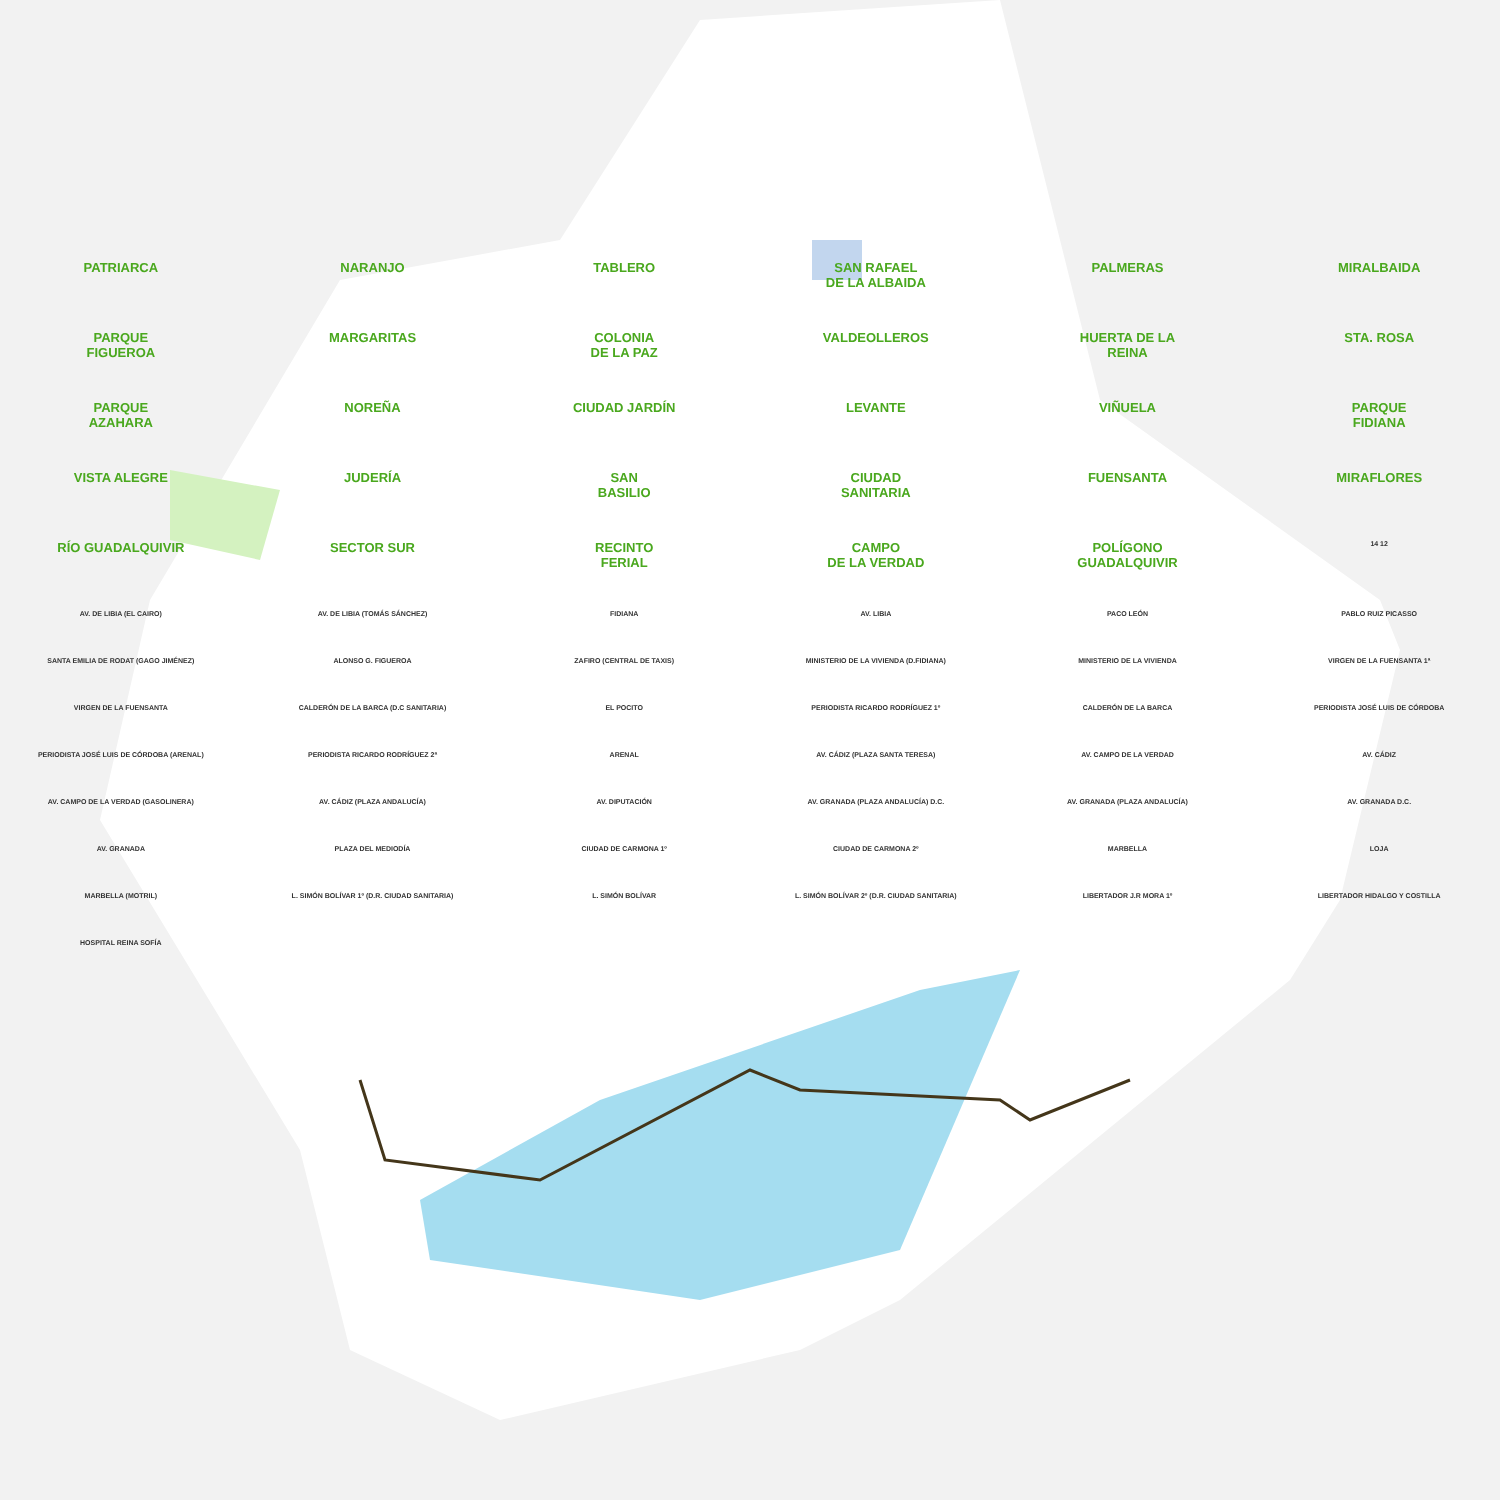PATRIARCA
NARANJO
TABLERO
SAN RAFAEL
DE LA ALBAIDA
PALMERAS
MIRALBAIDA
PARQUE
FIGUEROA
MARGARITAS
COLONIA
DE LA PAZ
VALDEOLLEROS
HUERTA DE LA
REINA
STA. ROSA
PARQUE
AZAHARA
NOREÑA
CIUDAD JARDÍN
LEVANTE
VIÑUELA
PARQUE
FIDIANA
VISTA ALEGRE
JUDERÍA
SAN
BASILIO
CIUDAD
SANITARIA
FUENSANTA
MIRAFLORES
RÍO GUADALQUIVIR
SECTOR SUR
RECINTO
FERIAL
CAMPO
DE LA VERDAD
POLÍGONO
GUADALQUIVIR
14 12
AV. DE LIBIA (EL CAIRO)
AV. DE LIBIA (TOMÁS SÁNCHEZ)
FIDIANA
AV. LIBIA
PACO LEÓN
PABLO RUIZ PICASSO
SANTA EMILIA DE RODAT (GAGO JIMÉNEZ)
ALONSO G. FIGUEROA
ZAFIRO (CENTRAL DE TAXIS)
MINISTERIO DE LA VIVIENDA (D.FIDIANA)
MINISTERIO DE LA VIVIENDA
VIRGEN DE LA FUENSANTA 1ª
VIRGEN DE LA FUENSANTA
CALDERÓN DE LA BARCA (D.C SANITARIA)
EL POCITO
PERIODISTA RICARDO RODRÍGUEZ 1º
CALDERÓN DE LA BARCA
PERIODISTA JOSÉ LUIS DE CÓRDOBA
PERIODISTA JOSÉ LUIS DE CÓRDOBA (ARENAL)
PERIODISTA RICARDO RODRÍGUEZ 2ª
ARENAL
AV. CÁDIZ (PLAZA SANTA TERESA)
AV. CAMPO DE LA VERDAD
AV. CÁDIZ
AV. CAMPO DE LA VERDAD (GASOLINERA)
AV. CÁDIZ (PLAZA ANDALUCÍA)
AV. DIPUTACIÓN
AV. GRANADA (PLAZA ANDALUCÍA) D.C.
AV. GRANADA (PLAZA ANDALUCÍA)
AV. GRANADA D.C.
AV. GRANADA
PLAZA DEL MEDIODÍA
CIUDAD DE CARMONA 1º
CIUDAD DE CARMONA 2º
MARBELLA
LOJA
MARBELLA (MOTRIL)
L. SIMÓN BOLÍVAR 1º (D.R. CIUDAD SANITARIA)
L. SIMÓN BOLÍVAR
L. SIMÓN BOLÍVAR 2º (D.R. CIUDAD SANITARIA)
LIBERTADOR J.R MORA 1º
LIBERTADOR HIDALGO Y COSTILLA
HOSPITAL REINA SOFÍA